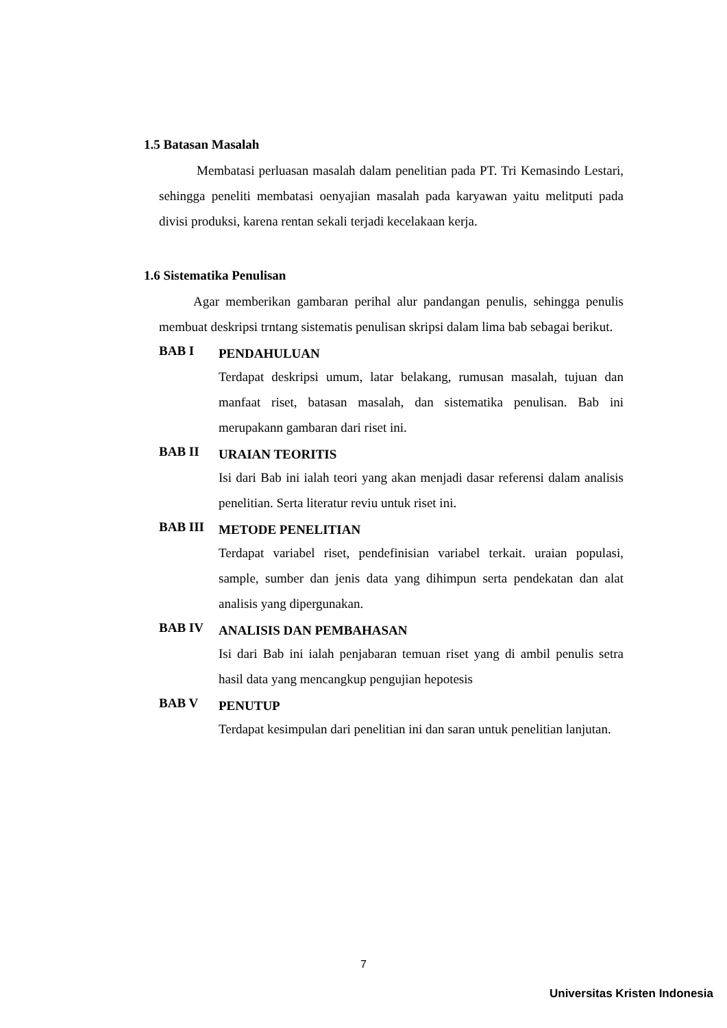1.5 Batasan Masalah
Membatasi perluasan masalah dalam penelitian pada PT. Tri Kemasindo Lestari, sehingga peneliti membatasi oenyajian masalah pada karyawan yaitu melitputi pada divisi produksi, karena rentan sekali terjadi kecelakaan kerja.
1.6 Sistematika Penulisan
Agar memberikan gambaran perihal alur pandangan penulis, sehingga penulis membuat deskripsi trntang sistematis penulisan skripsi dalam lima bab sebagai berikut.
BAB I
PENDAHULUAN
Terdapat deskripsi umum, latar belakang, rumusan masalah, tujuan dan manfaat riset, batasan masalah, dan sistematika penulisan. Bab ini merupakann gambaran dari riset ini.
BAB II
URAIAN TEORITIS
Isi dari Bab ini ialah teori yang akan menjadi dasar referensi dalam analisis penelitian. Serta literatur reviu untuk riset ini.
BAB III
METODE PENELITIAN
Terdapat variabel riset, pendefinisian variabel terkait. uraian populasi, sample, sumber dan jenis data yang dihimpun serta pendekatan dan alat analisis yang dipergunakan.
BAB IV
ANALISIS DAN PEMBAHASAN
Isi dari Bab ini ialah penjabaran temuan riset yang di ambil penulis setra hasil data yang mencangkup pengujian hepotesis
BAB V
PENUTUP
Terdapat kesimpulan dari penelitian ini dan saran untuk penelitian lanjutan.
7
Universitas Kristen Indonesia